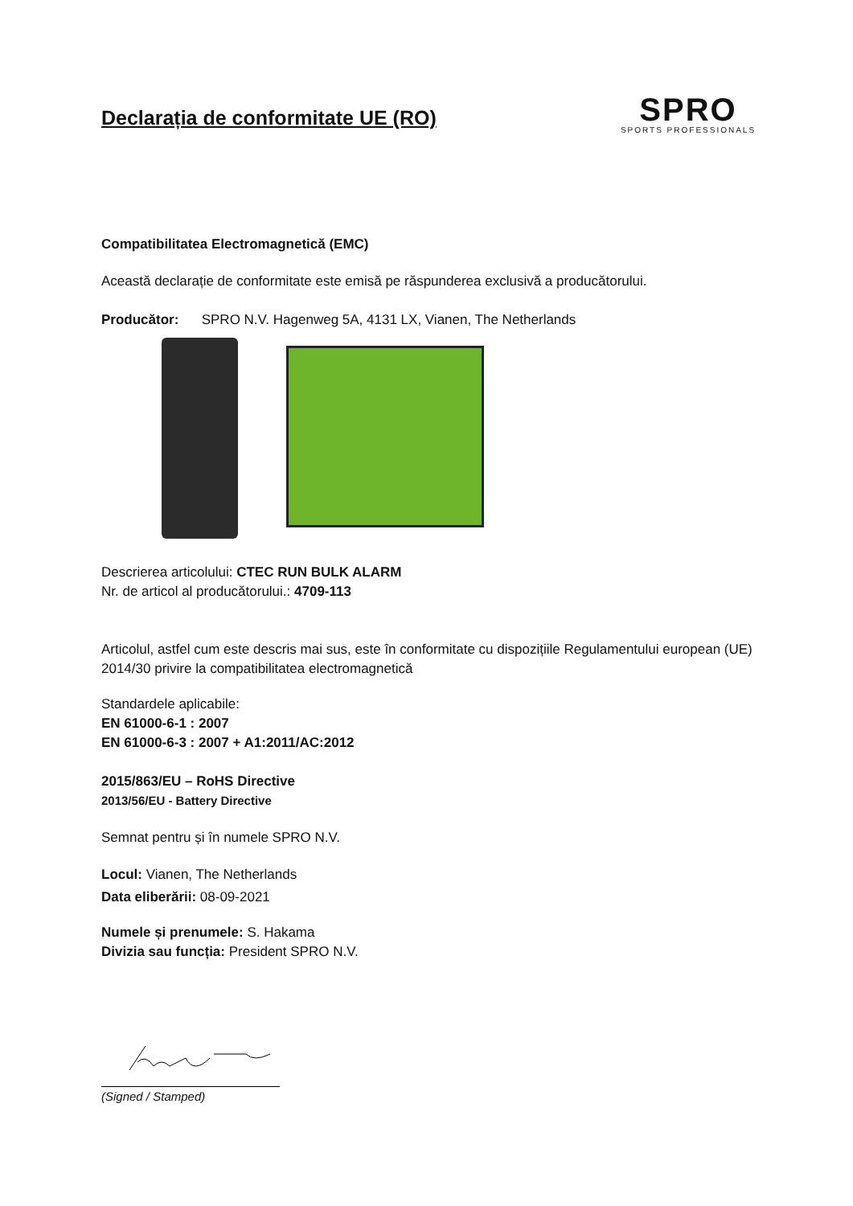Declarația de conformitate UE (RO)
SPRO
SPORTS PROFESSIONALS
Compatibilitatea Electromagnetică (EMC)
Această declarație de conformitate este emisă pe răspunderea exclusivă a producătorului.
Producător: SPRO N.V. Hagenweg 5A, 4131 LX, Vianen, The Netherlands
Descrierea articolului: CTEC RUN BULK ALARM
Nr. de articol al producătorului.: 4709-113
Articolul, astfel cum este descris mai sus, este în conformitate cu dispozițiile Regulamentului european (UE) 2014/30 privire la compatibilitatea electromagnetică
Standardele aplicabile:
EN 61000-6-1 : 2007
EN 61000-6-3 : 2007 + A1:2011/AC:2012
2015/863/EU – RoHS Directive
2013/56/EU - Battery Directive
Semnat pentru și în numele SPRO N.V.
Locul: Vianen, The Netherlands
Data eliberării: 08-09-2021
Numele și prenumele: S. Hakama
Divizia sau funcția: President SPRO N.V.
(Signed / Stamped)